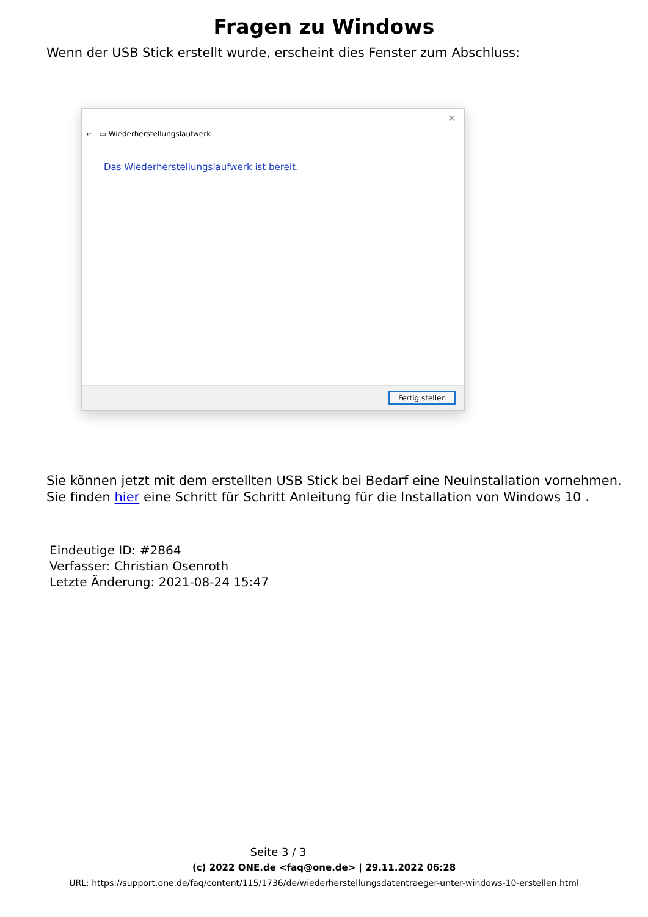Fragen zu Windows
Wenn der USB Stick erstellt wurde, erscheint dies Fenster zum Abschluss:
✕
← ▭ Wiederherstellungslaufwerk
Das Wiederherstellungslaufwerk ist bereit.
Fertig stellen
Sie können jetzt mit dem erstellten USB Stick bei Bedarf eine Neuinstallation vornehmen.
Sie finden hier eine Schritt für Schritt Anleitung für die Installation von Windows 10 .
Eindeutige ID: #2864
Verfasser: Christian Osenroth
Letzte Änderung: 2021-08-24 15:47
Seite 3 / 3
(c) 2022 ONE.de <faq@one.de> | 29.11.2022 06:28
URL: https://support.one.de/faq/content/115/1736/de/wiederherstellungsdatentraeger-unter-windows-10-erstellen.html